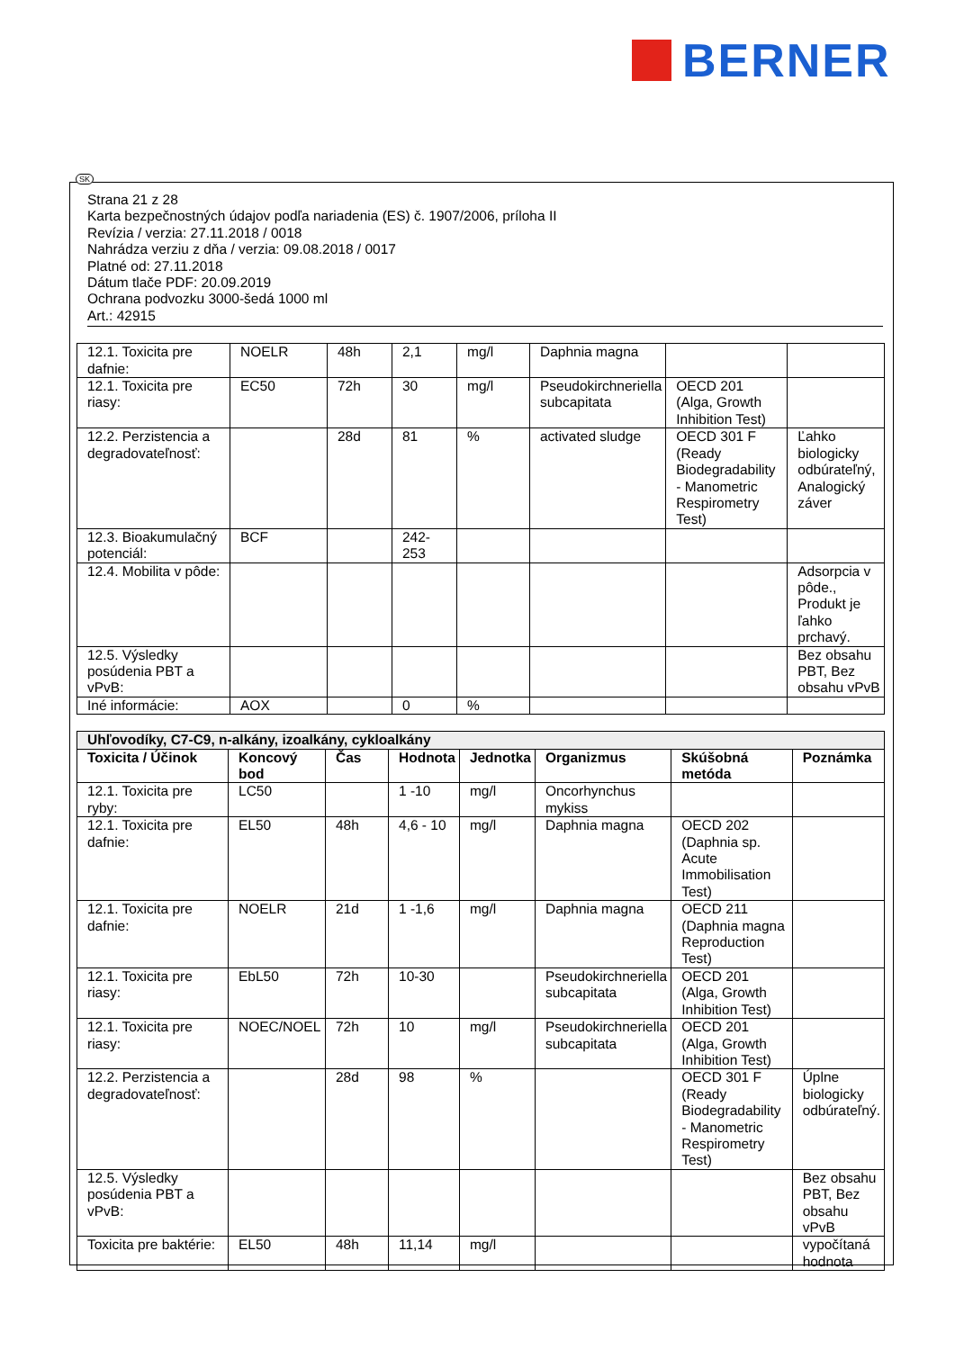BERNER
Strana 21 z 28
Karta bezpečnostných údajov podľa nariadenia (ES) č. 1907/2006, príloha II
Revízia / verzia: 27.11.2018 / 0018
Nahrádza verziu z dňa / verzia: 09.08.2018 / 0017
Platné od: 27.11.2018
Dátum tlače PDF: 20.09.2019
Ochrana podvozku 3000-šedá 1000 ml
Art.: 42915
| 12.1. Toxicita pre dafnie: | NOELR | 48h | 2,1 | mg/l | Daphnia magna | | |
| 12.1. Toxicita pre riasy: | EC50 | 72h | 30 | mg/l | Pseudokirchneriella subcapitata | OECD 201 (Alga, Growth Inhibition Test) | |
| 12.2. Perzistencia a degradovateľnosť: | | 28d | 81 | % | activated sludge | OECD 301 F (Ready Biodegradability - Manometric Respirometry Test) | Ľahko biologicky odbúrateľný, Analogický záver |
| 12.3. Bioakumulačný potenciál: | BCF | | 242-253 | | | | |
| 12.4. Mobilita v pôde: | | | | | | | Adsorpcia v pôde., Produkt je ľahko prchavý. |
| 12.5. Výsledky posúdenia PBT a vPvB: | | | | | | | Bez obsahu PBT, Bez obsahu vPvB |
| Iné informácie: | AOX | | 0 | % | | | |
| Uhľovodíky, C7-C9, n-alkány, izoalkány, cykloalkány | | | | | | | |
| Toxicita / Účinok | Koncový bod | Čas | Hodnota | Jednotka | Organizmus | Skúšobná metóda | Poznámka |
| 12.1. Toxicita pre ryby: | LC50 | | 1 -10 | mg/l | Oncorhynchus mykiss | | |
| 12.1. Toxicita pre dafnie: | EL50 | 48h | 4,6 - 10 | mg/l | Daphnia magna | OECD 202 (Daphnia sp. Acute Immobilisation Test) | |
| 12.1. Toxicita pre dafnie: | NOELR | 21d | 1 -1,6 | mg/l | Daphnia magna | OECD 211 (Daphnia magna Reproduction Test) | |
| 12.1. Toxicita pre riasy: | EbL50 | 72h | 10-30 | | Pseudokirchneriella subcapitata | OECD 201 (Alga, Growth Inhibition Test) | |
| 12.1. Toxicita pre riasy: | NOEC/NOEL | 72h | 10 | mg/l | Pseudokirchneriella subcapitata | OECD 201 (Alga, Growth Inhibition Test) | |
| 12.2. Perzistencia a degradovateľnosť: | | 28d | 98 | % | | OECD 301 F (Ready Biodegradability - Manometric Respirometry Test) | Úplne biologicky odbúrateľný. |
| 12.5. Výsledky posúdenia PBT a vPvB: | | | | | | | Bez obsahu PBT, Bez obsahu vPvB |
| Toxicita pre baktérie: | EL50 | 48h | 11,14 | mg/l | | | vypočítaná hodnota |
SK